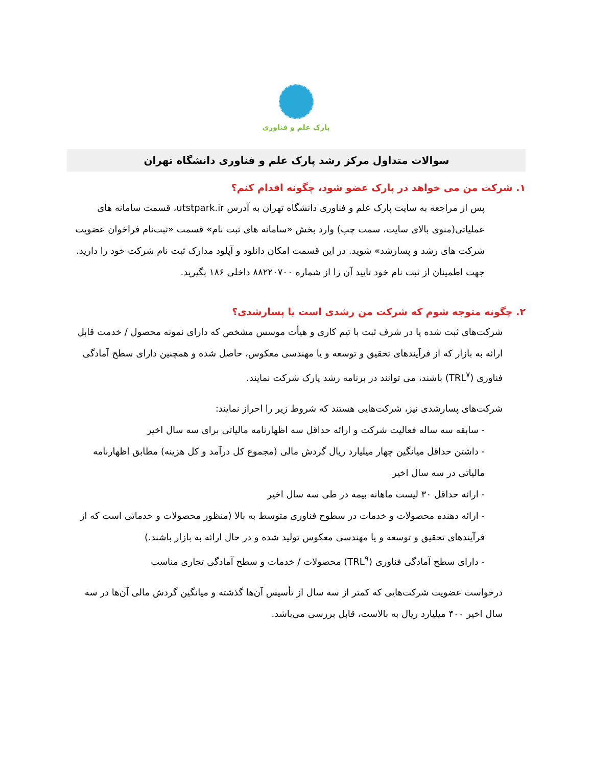پارک علم و فناوری
سوالات متداول مرکز رشد پارک علم و فناوری دانشگاه تهران
۱. شرکت من می خواهد در پارک عضو شود، چگونه اقدام کنم؟
پس از مراجعه به سایت پارک علم و فناوری دانشگاه تهران به آدرس utstpark.ir، قسمت سامانه های عملیاتی(منوی بالای سایت، سمت چپ) وارد بخش «سامانه های ثبت نام» قسمت «ثبت‌نام فراخوان عضویت شرکت های رشد و پسارشد» شوید. در این قسمت امکان دانلود و آپلود مدارک ثبت نام شرکت خود را دارید. جهت اطمینان از ثبت نام خود تایید آن را از شماره ۸۸۲۲۰۷۰۰ داخلی ۱۸۶ بگیرید.
۲. چگونه متوجه شوم که شرکت من رشدی است یا پسارشدی؟
شرکت‌های ثبت شده یا در شرف ثبت با تیم کاری و هیأت موسس مشخص که دارای نمونه محصول / خدمت قابل ارائه به بازار که از فرآیندهای تحقیق و توسعه و یا مهندسی معکوس، حاصل شده و همچنین دارای سطح آمادگی فناوری (TRL<sup>۷</sup>) باشند، می توانند در برنامه رشد پارک شرکت نمایند.
شرکت‌های پسارشدی نیز، شرکت‌هایی هستند که شروط زیر را احراز نمایند:
- سابقه سه ساله فعالیت شرکت و ارائه حداقل سه اظهارنامه مالیاتی برای سه سال اخیر
- داشتن حداقل میانگین چهار میلیارد ریال گردش مالی (مجموع کل درآمد و کل هزینه) مطابق اظهارنامه مالیاتی در سه سال اخیر
- ارائه حداقل ۳۰ لیست ماهانه بیمه در طی سه سال اخیر
- ارائه دهنده محصولات و خدمات در سطوح فناوری متوسط به بالا (منظور محصولات و خدماتی است که از فرآیندهای تحقیق و توسعه و یا مهندسی معکوس تولید شده و در حال ارائه به بازار باشند.)
- دارای سطح آمادگی فناوری (TRL<sup>۹</sup>) محصولات / خدمات و سطح آمادگی تجاری مناسب
درخواست عضویت شرکت‌هایی که کمتر از سه سال از تأسیس آن‌ها گذشته و میانگین گردش مالی آن‌ها در سه سال اخیر ۴۰۰ میلیارد ریال به بالاست، قابل بررسی می‌باشد.